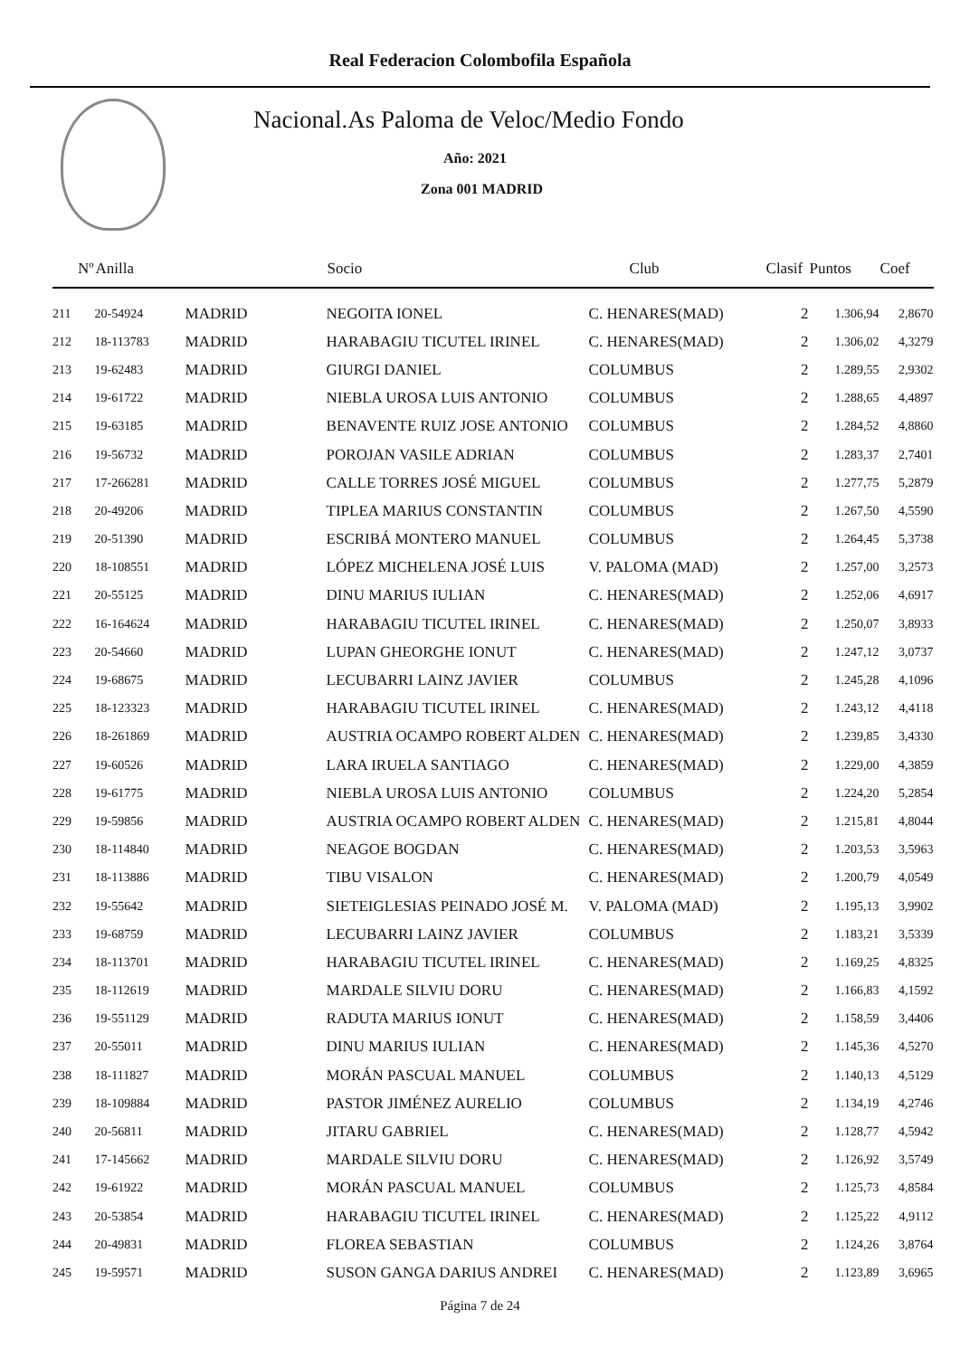Real Federacion Colombofila Española
Nacional.As Paloma de Veloc/Medio Fondo
Año: 2021
Zona 001 MADRID
| Nº | Anilla | | Socio | Club | Clasif | Puntos | Coef |
| --- | --- | --- | --- | --- | --- | --- | --- |
| 211 | 20-54924 | MADRID | NEGOITA IONEL | C. HENARES(MAD) | 2 | 1.306,94 | 2,8670 |
| 212 | 18-113783 | MADRID | HARABAGIU TICUTEL IRINEL | C. HENARES(MAD) | 2 | 1.306,02 | 4,3279 |
| 213 | 19-62483 | MADRID | GIURGI DANIEL | COLUMBUS | 2 | 1.289,55 | 2,9302 |
| 214 | 19-61722 | MADRID | NIEBLA UROSA LUIS ANTONIO | COLUMBUS | 2 | 1.288,65 | 4,4897 |
| 215 | 19-63185 | MADRID | BENAVENTE RUIZ JOSE ANTONIO | COLUMBUS | 2 | 1.284,52 | 4,8860 |
| 216 | 19-56732 | MADRID | POROJAN VASILE ADRIAN | COLUMBUS | 2 | 1.283,37 | 2,7401 |
| 217 | 17-266281 | MADRID | CALLE TORRES JOSÉ MIGUEL | COLUMBUS | 2 | 1.277,75 | 5,2879 |
| 218 | 20-49206 | MADRID | TIPLEA MARIUS CONSTANTIN | COLUMBUS | 2 | 1.267,50 | 4,5590 |
| 219 | 20-51390 | MADRID | ESCRIBÁ MONTERO MANUEL | COLUMBUS | 2 | 1.264,45 | 5,3738 |
| 220 | 18-108551 | MADRID | LÓPEZ MICHELENA JOSÉ LUIS | V. PALOMA (MAD) | 2 | 1.257,00 | 3,2573 |
| 221 | 20-55125 | MADRID | DINU MARIUS IULIAN | C. HENARES(MAD) | 2 | 1.252,06 | 4,6917 |
| 222 | 16-164624 | MADRID | HARABAGIU TICUTEL IRINEL | C. HENARES(MAD) | 2 | 1.250,07 | 3,8933 |
| 223 | 20-54660 | MADRID | LUPAN GHEORGHE IONUT | C. HENARES(MAD) | 2 | 1.247,12 | 3,0737 |
| 224 | 19-68675 | MADRID | LECUBARRI LAINZ JAVIER | COLUMBUS | 2 | 1.245,28 | 4,1096 |
| 225 | 18-123323 | MADRID | HARABAGIU TICUTEL IRINEL | C. HENARES(MAD) | 2 | 1.243,12 | 4,4118 |
| 226 | 18-261869 | MADRID | AUSTRIA OCAMPO ROBERT ALDEN | C. HENARES(MAD) | 2 | 1.239,85 | 3,4330 |
| 227 | 19-60526 | MADRID | LARA IRUELA SANTIAGO | C. HENARES(MAD) | 2 | 1.229,00 | 4,3859 |
| 228 | 19-61775 | MADRID | NIEBLA UROSA LUIS ANTONIO | COLUMBUS | 2 | 1.224,20 | 5,2854 |
| 229 | 19-59856 | MADRID | AUSTRIA OCAMPO ROBERT ALDEN | C. HENARES(MAD) | 2 | 1.215,81 | 4,8044 |
| 230 | 18-114840 | MADRID | NEAGOE BOGDAN | C. HENARES(MAD) | 2 | 1.203,53 | 3,5963 |
| 231 | 18-113886 | MADRID | TIBU VISALON | C. HENARES(MAD) | 2 | 1.200,79 | 4,0549 |
| 232 | 19-55642 | MADRID | SIETEIGLESIAS PEINADO JOSÉ M. | V. PALOMA (MAD) | 2 | 1.195,13 | 3,9902 |
| 233 | 19-68759 | MADRID | LECUBARRI LAINZ JAVIER | COLUMBUS | 2 | 1.183,21 | 3,5339 |
| 234 | 18-113701 | MADRID | HARABAGIU TICUTEL IRINEL | C. HENARES(MAD) | 2 | 1.169,25 | 4,8325 |
| 235 | 18-112619 | MADRID | MARDALE SILVIU DORU | C. HENARES(MAD) | 2 | 1.166,83 | 4,1592 |
| 236 | 19-551129 | MADRID | RADUTA MARIUS IONUT | C. HENARES(MAD) | 2 | 1.158,59 | 3,4406 |
| 237 | 20-55011 | MADRID | DINU MARIUS IULIAN | C. HENARES(MAD) | 2 | 1.145,36 | 4,5270 |
| 238 | 18-111827 | MADRID | MORÁN PASCUAL MANUEL | COLUMBUS | 2 | 1.140,13 | 4,5129 |
| 239 | 18-109884 | MADRID | PASTOR JIMÉNEZ AURELIO | COLUMBUS | 2 | 1.134,19 | 4,2746 |
| 240 | 20-56811 | MADRID | JITARU GABRIEL | C. HENARES(MAD) | 2 | 1.128,77 | 4,5942 |
| 241 | 17-145662 | MADRID | MARDALE SILVIU DORU | C. HENARES(MAD) | 2 | 1.126,92 | 3,5749 |
| 242 | 19-61922 | MADRID | MORÁN PASCUAL MANUEL | COLUMBUS | 2 | 1.125,73 | 4,8584 |
| 243 | 20-53854 | MADRID | HARABAGIU TICUTEL IRINEL | C. HENARES(MAD) | 2 | 1.125,22 | 4,9112 |
| 244 | 20-49831 | MADRID | FLOREA SEBASTIAN | COLUMBUS | 2 | 1.124,26 | 3,8764 |
| 245 | 19-59571 | MADRID | SUSON GANGA DARIUS ANDREI | C. HENARES(MAD) | 2 | 1.123,89 | 3,6965 |
Página 7 de 24